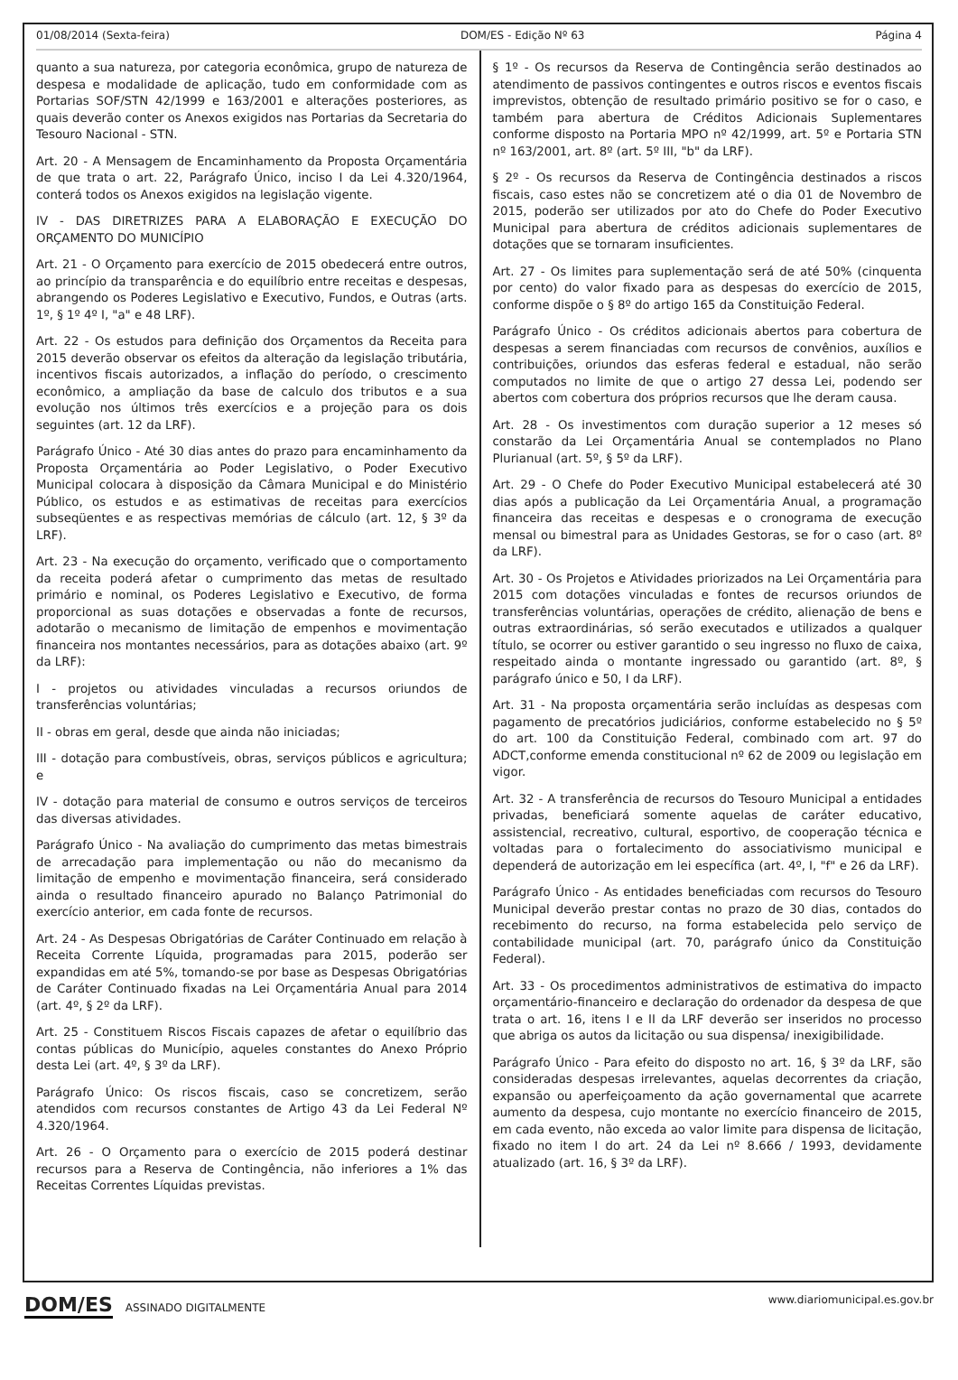01/08/2014 (Sexta-feira) DOM/ES - Edição Nº 63 Página 4
quanto a sua natureza, por categoria econômica, grupo de natureza de despesa e modalidade de aplicação, tudo em conformidade com as Portarias SOF/STN 42/1999 e 163/2001 e alterações posteriores, as quais deverão conter os Anexos exigidos nas Portarias da Secretaria do Tesouro Nacional - STN.
Art. 20 - A Mensagem de Encaminhamento da Proposta Orçamentária de que trata o art. 22, Parágrafo Único, inciso I da Lei 4.320/1964, conterá todos os Anexos exigidos na legislação vigente.
IV - DAS DIRETRIZES PARA A ELABORAÇÃO E EXECUÇÃO DO ORÇAMENTO DO MUNICÍPIO
Art. 21 - O Orçamento para exercício de 2015 obedecerá entre outros, ao princípio da transparência e do equilíbrio entre receitas e despesas, abrangendo os Poderes Legislativo e Executivo, Fundos, e Outras (arts. 1º, § 1º 4º I, "a" e 48 LRF).
Art. 22 - Os estudos para definição dos Orçamentos da Receita para 2015 deverão observar os efeitos da alteração da legislação tributária, incentivos fiscais autorizados, a inflação do período, o crescimento econômico, a ampliação da base de calculo dos tributos e a sua evolução nos últimos três exercícios e a projeção para os dois seguintes (art. 12 da LRF).
Parágrafo Único - Até 30 dias antes do prazo para encaminhamento da Proposta Orçamentária ao Poder Legislativo, o Poder Executivo Municipal colocara à disposição da Câmara Municipal e do Ministério Público, os estudos e as estimativas de receitas para exercícios subseqüentes e as respectivas memórias de cálculo (art. 12, § 3º da LRF).
Art. 23 - Na execução do orçamento, verificado que o comportamento da receita poderá afetar o cumprimento das metas de resultado primário e nominal, os Poderes Legislativo e Executivo, de forma proporcional as suas dotações e observadas a fonte de recursos, adotarão o mecanismo de limitação de empenhos e movimentação financeira nos montantes necessários, para as dotações abaixo (art. 9º da LRF):
I - projetos ou atividades vinculadas a recursos oriundos de transferências voluntárias;
II - obras em geral, desde que ainda não iniciadas;
III - dotação para combustíveis, obras, serviços públicos e agricultura; e
IV - dotação para material de consumo e outros serviços de terceiros das diversas atividades.
Parágrafo Único - Na avaliação do cumprimento das metas bimestrais de arrecadação para implementação ou não do mecanismo da limitação de empenho e movimentação financeira, será considerado ainda o resultado financeiro apurado no Balanço Patrimonial do exercício anterior, em cada fonte de recursos.
Art. 24 - As Despesas Obrigatórias de Caráter Continuado em relação à Receita Corrente Líquida, programadas para 2015, poderão ser expandidas em até 5%, tomando-se por base as Despesas Obrigatórias de Caráter Continuado fixadas na Lei Orçamentária Anual para 2014 (art. 4º, § 2º da LRF).
Art. 25 - Constituem Riscos Fiscais capazes de afetar o equilíbrio das contas públicas do Município, aqueles constantes do Anexo Próprio desta Lei (art. 4º, § 3º da LRF).
Parágrafo Único: Os riscos fiscais, caso se concretizem, serão atendidos com recursos constantes de Artigo 43 da Lei Federal Nº 4.320/1964.
Art. 26 - O Orçamento para o exercício de 2015 poderá destinar recursos para a Reserva de Contingência, não inferiores a 1% das Receitas Correntes Líquidas previstas.
§ 1º - Os recursos da Reserva de Contingência serão destinados ao atendimento de passivos contingentes e outros riscos e eventos fiscais imprevistos, obtenção de resultado primário positivo se for o caso, e também para abertura de Créditos Adicionais Suplementares conforme disposto na Portaria MPO nº 42/1999, art. 5º e Portaria STN nº 163/2001, art. 8º (art. 5º III, "b" da LRF).
§ 2º - Os recursos da Reserva de Contingência destinados a riscos fiscais, caso estes não se concretizem até o dia 01 de Novembro de 2015, poderão ser utilizados por ato do Chefe do Poder Executivo Municipal para abertura de créditos adicionais suplementares de dotações que se tornaram insuficientes.
Art. 27 - Os limites para suplementação será de até 50% (cinquenta por cento) do valor fixado para as despesas do exercício de 2015, conforme dispõe o § 8º do artigo 165 da Constituição Federal.
Parágrafo Único - Os créditos adicionais abertos para cobertura de despesas a serem financiadas com recursos de convênios, auxílios e contribuições, oriundos das esferas federal e estadual, não serão computados no limite de que o artigo 27 dessa Lei, podendo ser abertos com cobertura dos próprios recursos que lhe deram causa.
Art. 28 - Os investimentos com duração superior a 12 meses só constarão da Lei Orçamentária Anual se contemplados no Plano Plurianual (art. 5º, § 5º da LRF).
Art. 29 - O Chefe do Poder Executivo Municipal estabelecerá até 30 dias após a publicação da Lei Orçamentária Anual, a programação financeira das receitas e despesas e o cronograma de execução mensal ou bimestral para as Unidades Gestoras, se for o caso (art. 8º da LRF).
Art. 30 - Os Projetos e Atividades priorizados na Lei Orçamentária para 2015 com dotações vinculadas e fontes de recursos oriundos de transferências voluntárias, operações de crédito, alienação de bens e outras extraordinárias, só serão executados e utilizados a qualquer título, se ocorrer ou estiver garantido o seu ingresso no fluxo de caixa, respeitado ainda o montante ingressado ou garantido (art. 8º, § parágrafo único e 50, I da LRF).
Art. 31 - Na proposta orçamentária serão incluídas as despesas com pagamento de precatórios judiciários, conforme estabelecido no § 5º do art. 100 da Constituição Federal, combinado com art. 97 do ADCT,conforme emenda constitucional nº 62 de 2009 ou legislação em vigor.
Art. 32 - A transferência de recursos do Tesouro Municipal a entidades privadas, beneficiará somente aquelas de caráter educativo, assistencial, recreativo, cultural, esportivo, de cooperação técnica e voltadas para o fortalecimento do associativismo municipal e dependerá de autorização em lei específica (art. 4º, I, "f" e 26 da LRF).
Parágrafo Único - As entidades beneficiadas com recursos do Tesouro Municipal deverão prestar contas no prazo de 30 dias, contados do recebimento do recurso, na forma estabelecida pelo serviço de contabilidade municipal (art. 70, parágrafo único da Constituição Federal).
Art. 33 - Os procedimentos administrativos de estimativa do impacto orçamentário-financeiro e declaração do ordenador da despesa de que trata o art. 16, itens I e II da LRF deverão ser inseridos no processo que abriga os autos da licitação ou sua dispensa/ inexigibilidade.
Parágrafo Único - Para efeito do disposto no art. 16, § 3º da LRF, são consideradas despesas irrelevantes, aquelas decorrentes da criação, expansão ou aperfeiçoamento da ação governamental que acarrete aumento da despesa, cujo montante no exercício financeiro de 2015, em cada evento, não exceda ao valor limite para dispensa de licitação, fixado no item I do art. 24 da Lei nº 8.666 / 1993, devidamente atualizado (art. 16, § 3º da LRF).
DOM/ES ASSINADO DIGITALMENTE www.diariomunicipal.es.gov.br